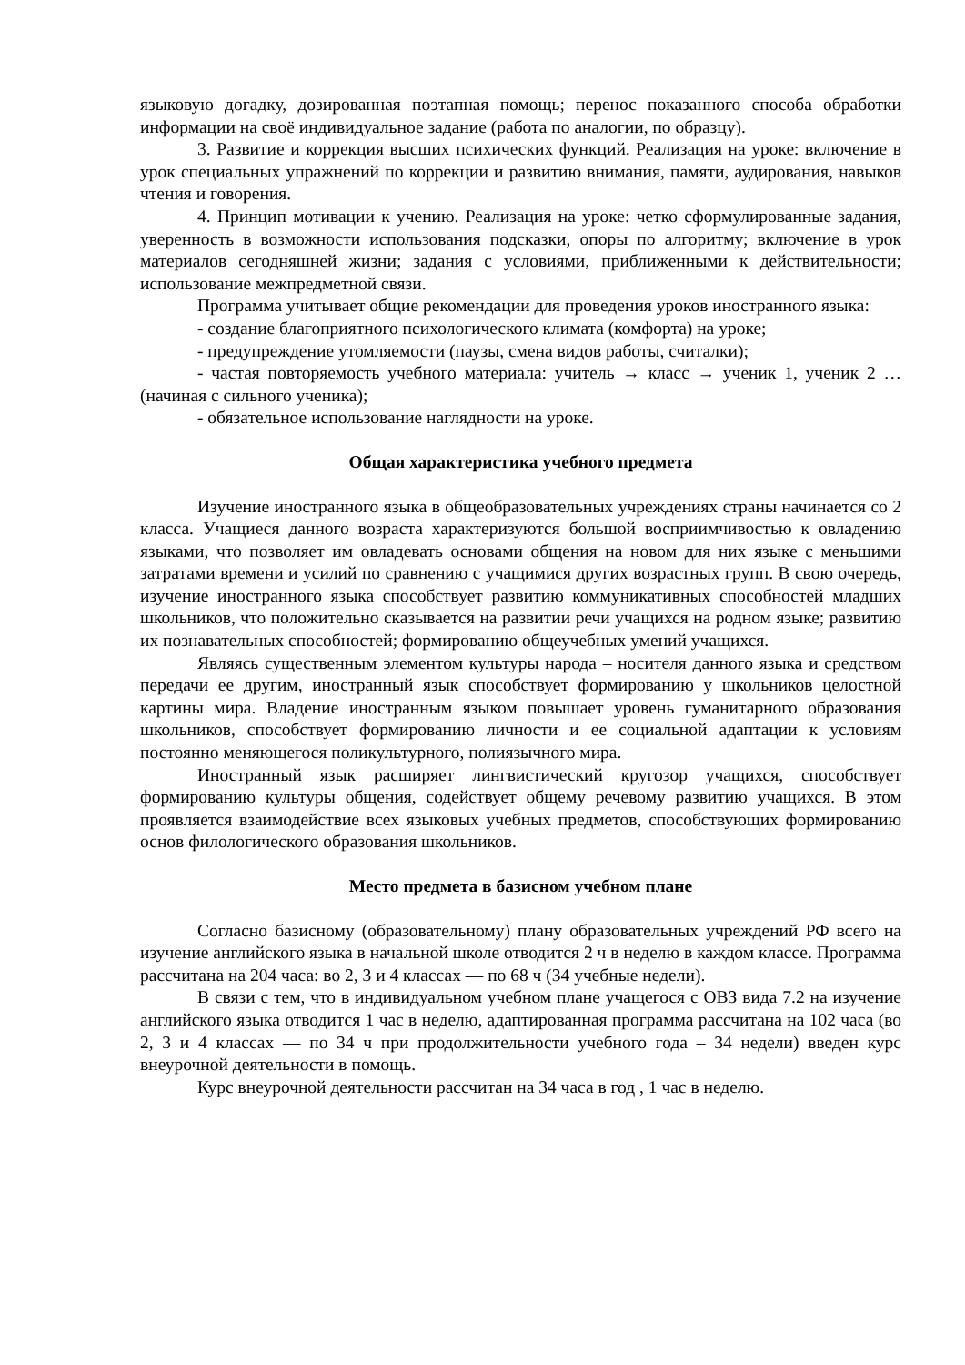языковую догадку, дозированная поэтапная помощь; перенос показанного способа обработки информации на своё индивидуальное задание (работа по аналогии, по образцу).
3. Развитие и коррекция высших психических функций. Реализация на уроке: включение в урок специальных упражнений по коррекции и развитию внимания, памяти, аудирования, навыков чтения и говорения.
4. Принцип мотивации к учению. Реализация на уроке: четко сформулированные задания, уверенность в возможности использования подсказки, опоры по алгоритму; включение в урок материалов сегодняшней жизни; задания с условиями, приближенными к действительности; использование межпредметной связи.
Программа учитывает общие рекомендации для проведения уроков иностранного языка:
- создание благоприятного психологического климата (комфорта) на уроке;
- предупреждение утомляемости (паузы, смена видов работы, считалки);
- частая повторяемость учебного материала: учитель → класс → ученик 1, ученик 2 …(начиная с сильного ученика);
- обязательное использование наглядности на уроке.
Общая характеристика учебного предмета
Изучение иностранного языка в общеобразовательных учреждениях страны начинается со 2 класса. Учащиеся данного возраста характеризуются большой восприимчивостью к овладению языками, что позволяет им овладевать основами общения на новом для них языке с меньшими затратами времени и усилий по сравнению с учащимися других возрастных групп. В свою очередь, изучение иностранного языка способствует развитию коммуникативных способностей младших школьников, что положительно сказывается на развитии речи учащихся на родном языке; развитию их познавательных способностей; формированию общеучебных умений учащихся.
Являясь существенным элементом культуры народа – носителя данного языка и средством передачи ее другим, иностранный язык способствует формированию у школьников целостной картины мира. Владение иностранным языком повышает уровень гуманитарного образования школьников, способствует формированию личности и ее социальной адаптации к условиям постоянно меняющегося поликультурного, полиязычного мира.
Иностранный язык расширяет лингвистический кругозор учащихся, способствует формированию культуры общения, содействует общему речевому развитию учащихся. В этом проявляется взаимодействие всех языковых учебных предметов, способствующих формированию основ филологического образования школьников.
Место предмета в базисном учебном плане
Согласно базисному (образовательному) плану образовательных учреждений РФ всего на изучение английского языка в начальной школе отводится 2 ч в неделю в каждом классе. Программа рассчитана на 204 часа: во 2, 3 и 4 классах — по 68 ч (34 учебные недели).
В связи с тем, что в индивидуальном учебном плане учащегося с ОВЗ вида 7.2 на изучение английского языка отводится 1 час в неделю, адаптированная программа рассчитана на 102 часа (во 2, 3 и 4 классах — по 34 ч при продолжительности учебного года – 34 недели) введен курс внеурочной деятельности в помощь.
Курс внеурочной деятельности рассчитан на 34 часа в год , 1 час в неделю.